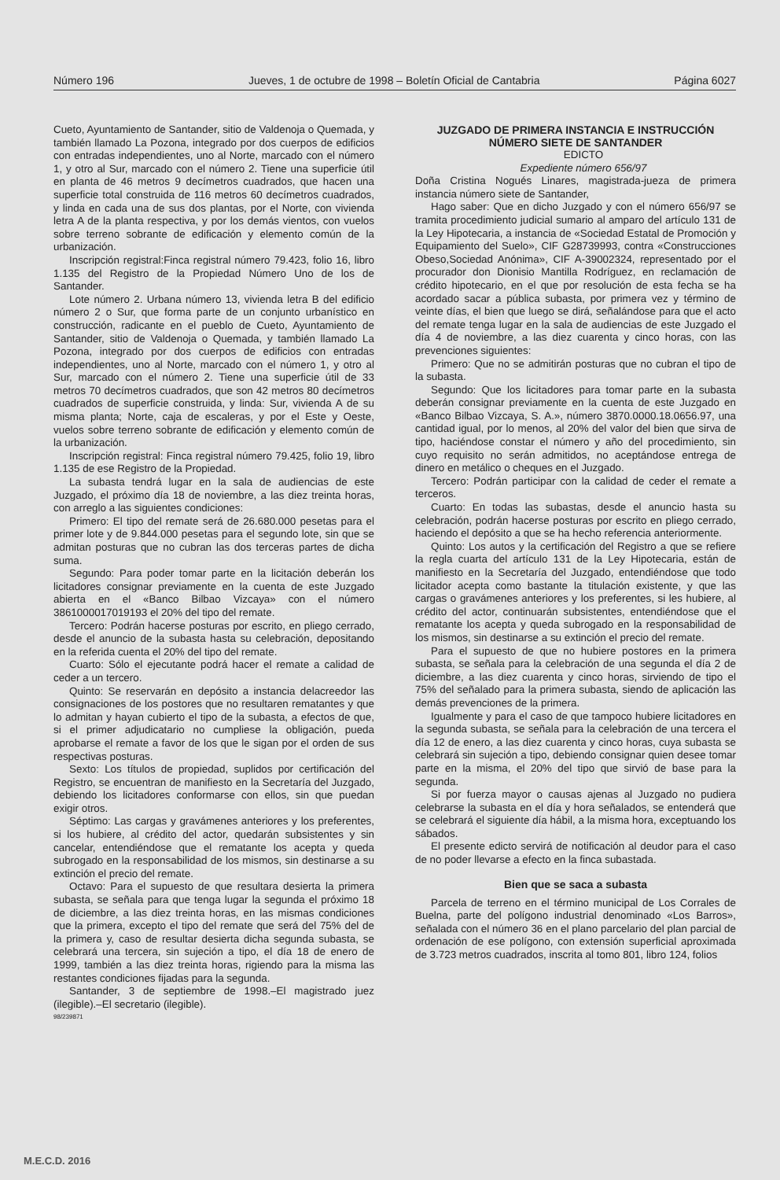Número 196 Jueves, 1 de octubre de 1998 – Boletín Oficial de Cantabria Página 6027
Cueto, Ayuntamiento de Santander, sitio de Valdenoja o Quemada, y también llamado La Pozona, integrado por dos cuerpos de edificios con entradas independientes, uno al Norte, marcado con el número 1, y otro al Sur, marcado con el número 2. Tiene una superficie útil en planta de 46 metros 9 decímetros cuadrados, que hacen una superficie total construida de 116 metros 60 decímetros cuadrados, y linda en cada una de sus dos plantas, por el Norte, con vivienda letra A de la planta respectiva, y por los demás vientos, con vuelos sobre terreno sobrante de edificación y elemento común de la urbanización.
Inscripción registral:Finca registral número 79.423, folio 16, libro 1.135 del Registro de la Propiedad Número Uno de los de Santander.
Lote número 2. Urbana número 13, vivienda letra B del edificio número 2 o Sur, que forma parte de un conjunto urbanístico en construcción, radicante en el pueblo de Cueto, Ayuntamiento de Santander, sitio de Valdenoja o Quemada, y también llamado La Pozona, integrado por dos cuerpos de edificios con entradas independientes, uno al Norte, marcado con el número 1, y otro al Sur, marcado con el número 2. Tiene una superficie útil de 33 metros 70 decímetros cuadrados, que son 42 metros 80 decímetros cuadrados de superficie construida, y linda: Sur, vivienda A de su misma planta; Norte, caja de escaleras, y por el Este y Oeste, vuelos sobre terreno sobrante de edificación y elemento común de la urbanización.
Inscripción registral: Finca registral número 79.425, folio 19, libro 1.135 de ese Registro de la Propiedad.
La subasta tendrá lugar en la sala de audiencias de este Juzgado, el próximo día 18 de noviembre, a las diez treinta horas, con arreglo a las siguientes condiciones:
Primero: El tipo del remate será de 26.680.000 pesetas para el primer lote y de 9.844.000 pesetas para el segundo lote, sin que se admitan posturas que no cubran las dos terceras partes de dicha suma.
Segundo: Para poder tomar parte en la licitación deberán los licitadores consignar previamente en la cuenta de este Juzgado abierta en el «Banco Bilbao Vizcaya» con el número 3861000017019193 el 20% del tipo del remate.
Tercero: Podrán hacerse posturas por escrito, en pliego cerrado, desde el anuncio de la subasta hasta su celebración, depositando en la referida cuenta el 20% del tipo del remate.
Cuarto: Sólo el ejecutante podrá hacer el remate a calidad de ceder a un tercero.
Quinto: Se reservarán en depósito a instancia delacreedor las consignaciones de los postores que no resultaren rematantes y que lo admitan y hayan cubierto el tipo de la subasta, a efectos de que, si el primer adjudicatario no cumpliese la obligación, pueda aprobarse el remate a favor de los que le sigan por el orden de sus respectivas posturas.
Sexto: Los títulos de propiedad, suplidos por certificación del Registro, se encuentran de manifiesto en la Secretaría del Juzgado, debiendo los licitadores conformarse con ellos, sin que puedan exigir otros.
Séptimo: Las cargas y gravámenes anteriores y los preferentes, si los hubiere, al crédito del actor, quedarán subsistentes y sin cancelar, entendiéndose que el rematante los acepta y queda subrogado en la responsabilidad de los mismos, sin destinarse a su extinción el precio del remate.
Octavo: Para el supuesto de que resultara desierta la primera subasta, se señala para que tenga lugar la segunda el próximo 18 de diciembre, a las diez treinta horas, en las mismas condiciones que la primera, excepto el tipo del remate que será del 75% del de la primera y, caso de resultar desierta dicha segunda subasta, se celebrará una tercera, sin sujeción a tipo, el día 18 de enero de 1999, también a las diez treinta horas, rigiendo para la misma las restantes condiciones fijadas para la segunda.
Santander, 3 de septiembre de 1998.–El magistrado juez (ilegible).–El secretario (ilegible).
98/239871
JUZGADO DE PRIMERA INSTANCIA E INSTRUCCIÓN NÚMERO SIETE DE SANTANDER
EDICTO
Expediente número 656/97
Doña Cristina Nogués Linares, magistrada-jueza de primera instancia número siete de Santander,
Hago saber: Que en dicho Juzgado y con el número 656/97 se tramita procedimiento judicial sumario al amparo del artículo 131 de la Ley Hipotecaria, a instancia de «Sociedad Estatal de Promoción y Equipamiento del Suelo», CIF G28739993, contra «Construcciones Obeso,Sociedad Anónima», CIF A-39002324, representado por el procurador don Dionisio Mantilla Rodríguez, en reclamación de crédito hipotecario, en el que por resolución de esta fecha se ha acordado sacar a pública subasta, por primera vez y término de veinte días, el bien que luego se dirá, señalándose para que el acto del remate tenga lugar en la sala de audiencias de este Juzgado el día 4 de noviembre, a las diez cuarenta y cinco horas, con las prevenciones siguientes:
Primero: Que no se admitirán posturas que no cubran el tipo de la subasta.
Segundo: Que los licitadores para tomar parte en la subasta deberán consignar previamente en la cuenta de este Juzgado en «Banco Bilbao Vizcaya, S. A.», número 3870.0000.18.0656.97, una cantidad igual, por lo menos, al 20% del valor del bien que sirva de tipo, haciéndose constar el número y año del procedimiento, sin cuyo requisito no serán admitidos, no aceptándose entrega de dinero en metálico o cheques en el Juzgado.
Tercero: Podrán participar con la calidad de ceder el remate a terceros.
Cuarto: En todas las subastas, desde el anuncio hasta su celebración, podrán hacerse posturas por escrito en pliego cerrado, haciendo el depósito a que se ha hecho referencia anteriormente.
Quinto: Los autos y la certificación del Registro a que se refiere la regla cuarta del artículo 131 de la Ley Hipotecaria, están de manifiesto en la Secretaría del Juzgado, entendiéndose que todo licitador acepta como bastante la titulación existente, y que las cargas o gravámenes anteriores y los preferentes, si les hubiere, al crédito del actor, continuarán subsistentes, entendiéndose que el rematante los acepta y queda subrogado en la responsabilidad de los mismos, sin destinarse a su extinción el precio del remate.
Para el supuesto de que no hubiere postores en la primera subasta, se señala para la celebración de una segunda el día 2 de diciembre, a las diez cuarenta y cinco horas, sirviendo de tipo el 75% del señalado para la primera subasta, siendo de aplicación las demás prevenciones de la primera.
Igualmente y para el caso de que tampoco hubiere licitadores en la segunda subasta, se señala para la celebración de una tercera el día 12 de enero, a las diez cuarenta y cinco horas, cuya subasta se celebrará sin sujeción a tipo, debiendo consignar quien desee tomar parte en la misma, el 20% del tipo que sirvió de base para la segunda.
Si por fuerza mayor o causas ajenas al Juzgado no pudiera celebrarse la subasta en el día y hora señalados, se entenderá que se celebrará el siguiente día hábil, a la misma hora, exceptuando los sábados.
El presente edicto servirá de notificación al deudor para el caso de no poder llevarse a efecto en la finca subastada.
Bien que se saca a subasta
Parcela de terreno en el término municipal de Los Corrales de Buelna, parte del polígono industrial denominado «Los Barros», señalada con el número 36 en el plano parcelario del plan parcial de ordenación de ese polígono, con extensión superficial aproximada de 3.723 metros cuadrados, inscrita al tomo 801, libro 124, folios
M.E.C.D. 2016